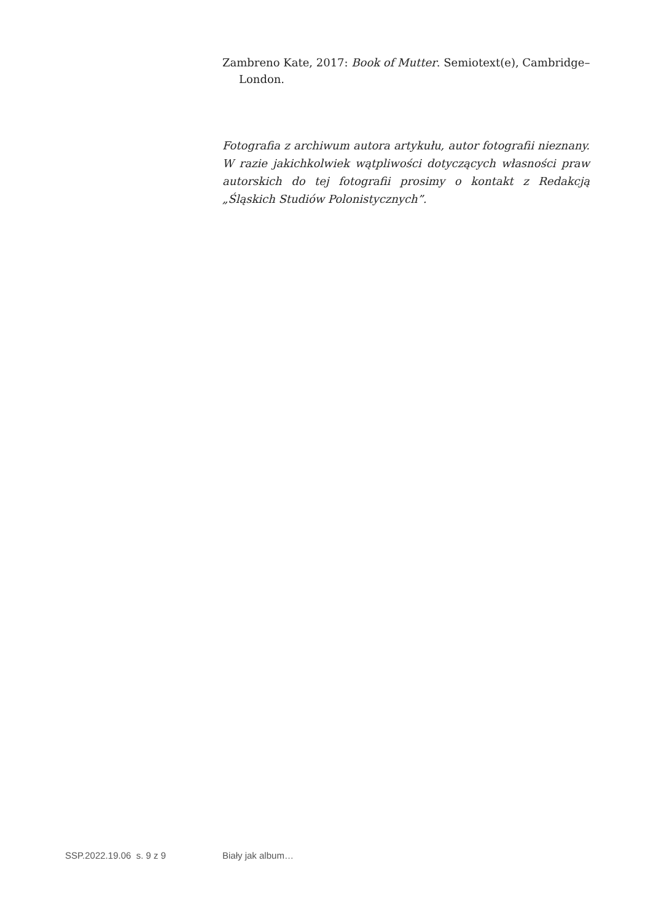Zambreno Kate, 2017: Book of Mutter. Semiotext(e), Cambridge–London.
Fotografia z archiwum autora artykułu, autor fotografii nieznany. W razie jakichkolwiek wątpliwości dotyczących własności praw autorskich do tej fotografii prosimy o kontakt z Redakcją „Śląskich Studiów Polonistycznych”.
SSP.2022.19.06 s. 9 z 9 Biały jak album…